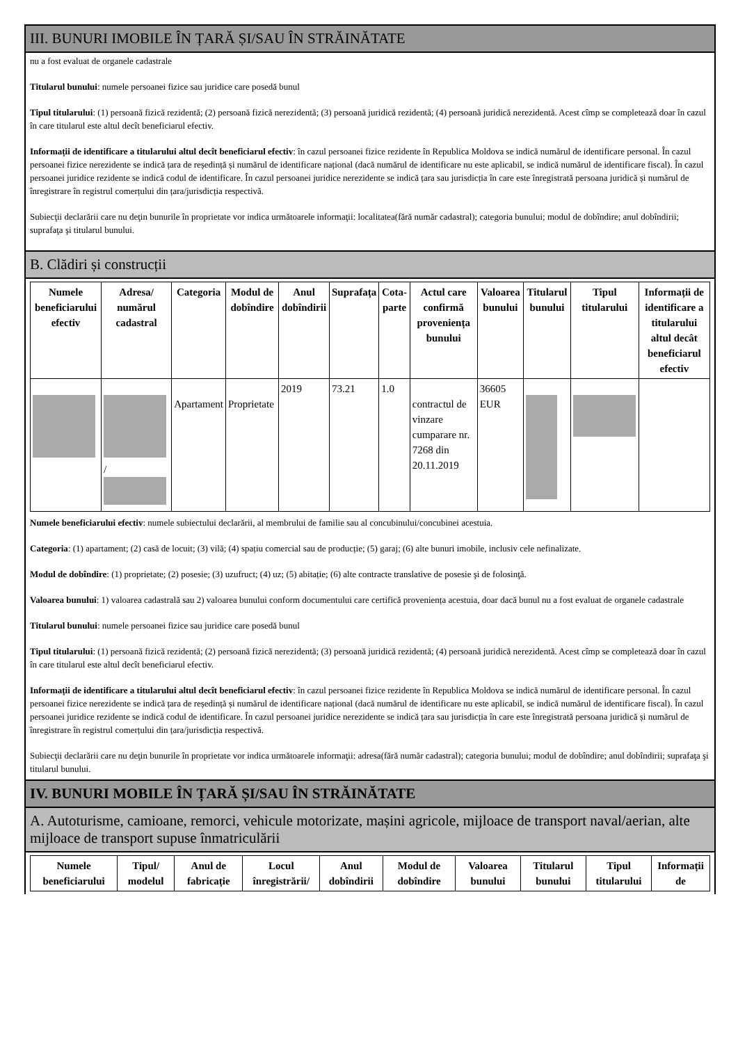III. BUNURI IMOBILE ÎN ȚARĂ ȘI/SAU ÎN STRĂINĂTATE
nu a fost evaluat de organele cadastrale
Titularul bunului: numele persoanei fizice sau juridice care posedă bunul
Tipul titularului: (1) persoană fizică rezidentă; (2) persoană fizică nerezidentă; (3) persoană juridică rezidentă; (4) persoană juridică nerezidentă. Acest cîmp se completează doar în cazul în care titularul este altul decît beneficiarul efectiv.
Informații de identificare a titularului altul decît beneficiarul efectiv: în cazul persoanei fizice rezidente în Republica Moldova se indică numărul de identificare personal. În cazul persoanei fizice nerezidente se indică țara de reședință și numărul de identificare național (dacă numărul de identificare nu este aplicabil, se indică numărul de identificare fiscal). În cazul persoanei juridice rezidente se indică codul de identificare. În cazul persoanei juridice nerezidente se indică țara sau jurisdicția în care este înregistrată persoana juridică și numărul de înregistrare în registrul comerțului din țara/jurisdicția respectivă.
Subiecţii declarării care nu deţin bunurile în proprietate vor indica următoarele informaţii: localitatea(fără număr cadastral); categoria bunului; modul de dobîndire; anul dobîndirii; suprafaţa şi titularul bunului.
B. Clădiri și construcții
| Numele beneficiarului efectiv | Adresa/ numărul cadastral | Categoria | Modul de dobîndire | Anul dobîndirii | Suprafața | Cota-parte | Actul care confirmă proveniența bunului | Valoarea bunului | Titularul bunului | Tipul titularului | Informații de identificare a titularului altul decât beneficiarul efectiv |
| --- | --- | --- | --- | --- | --- | --- | --- | --- | --- | --- | --- |
| | / | Apartament | Proprietate | 2019 | 73.21 | 1.0 | contractul de vinzare cumparare nr. 7268 din 20.11.2019 | 36605 EUR | | | |
Numele beneficiarului efectiv: numele subiectului declarării, al membrului de familie sau al concubinului/concubinei acestuia.
Categoria: (1) apartament; (2) casă de locuit; (3) vilă; (4) spațiu comercial sau de producție; (5) garaj; (6) alte bunuri imobile, inclusiv cele nefinalizate.
Modul de dobîndire: (1) proprietate; (2) posesie; (3) uzufruct; (4) uz; (5) abitație; (6) alte contracte translative de posesie şi de folosinţă.
Valoarea bunului: 1) valoarea cadastrală sau 2) valoarea bunului conform documentului care certifică proveniența acestuia, doar dacă bunul nu a fost evaluat de organele cadastrale
Titularul bunului: numele persoanei fizice sau juridice care posedă bunul
Tipul titularului: (1) persoană fizică rezidentă; (2) persoană fizică nerezidentă; (3) persoană juridică rezidentă; (4) persoană juridică nerezidentă. Acest cîmp se completează doar în cazul în care titularul este altul decît beneficiarul efectiv.
Informații de identificare a titularului altul decît beneficiarul efectiv: în cazul persoanei fizice rezidente în Republica Moldova se indică numărul de identificare personal. În cazul persoanei fizice nerezidente se indică țara de reședință și numărul de identificare național (dacă numărul de identificare nu este aplicabil, se indică numărul de identificare fiscal). În cazul persoanei juridice rezidente se indică codul de identificare. În cazul persoanei juridice nerezidente se indică țara sau jurisdicția în care este înregistrată persoana juridică și numărul de înregistrare în registrul comerțului din țara/jurisdicția respectivă.
Subiecţii declarării care nu deţin bunurile în proprietate vor indica următoarele informaţii: adresa(fără număr cadastral); categoria bunului; modul de dobîndire; anul dobîndirii; suprafaţa şi titularul bunului.
IV. BUNURI MOBILE ÎN ȚARĂ ȘI/SAU ÎN STRĂINĂTATE
A. Autoturisme, camioane, remorci, vehicule motorizate, mașini agricole, mijloace de transport naval/aerian, alte mijloace de transport supuse înmatriculării
| Numele beneficiarului | Tipul/ modelul | Anul de fabricație | Locul înregistrării/ | Anul dobîndirii | Modul de dobîndire | Valoarea bunului | Titularul bunului | Tipul titularului | Informații de |
| --- | --- | --- | --- | --- | --- | --- | --- | --- | --- |